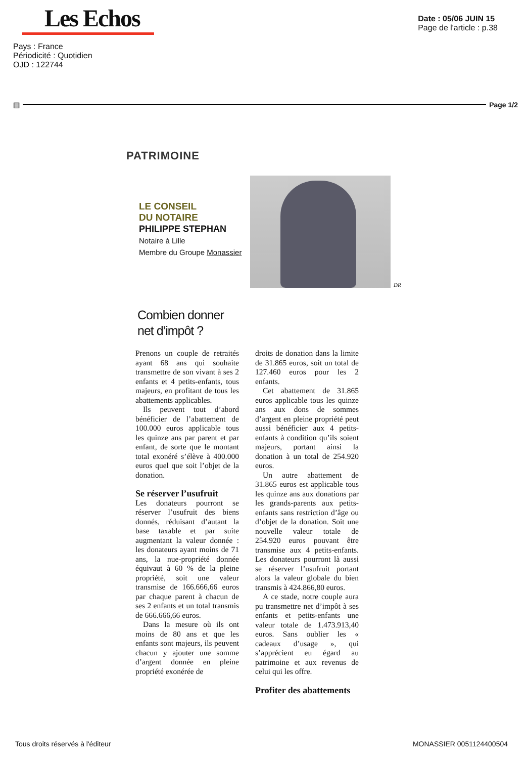Les Echos
Pays : France
Périodicité : Quotidien
OJD : 122744
Date : 05/06 JUIN 15
Page de l'article : p.38
▤ Page 1/2
PATRIMOINE
LE CONSEIL
DU NOTAIRE
PHILIPPE STEPHAN
Notaire à Lille
Membre du Groupe Monassier
DR
Combien donner
net d’impôt ?
Prenons un couple de retraités ayant 68 ans qui souhaite transmettre de son vivant à ses 2 enfants et 4 petits-enfants, tous majeurs, en profitant de tous les abattements applicables.
Ils peuvent tout d’abord bénéficier de l’abattement de 100.000 euros applicable tous les quinze ans par parent et par enfant, de sorte que le montant total exonéré s’élève à 400.000 euros quel que soit l’objet de la donation.
Se réserver l’usufruit
Les donateurs pourront se réserver l’usufruit des biens donnés, réduisant d’autant la base taxable et par suite augmentant la valeur donnée : les donateurs ayant moins de 71 ans, la nue-propriété donnée équivaut à 60 % de la pleine propriété, soit une valeur transmise de 166.666,66 euros par chaque parent à chacun de ses 2 enfants et un total transmis de 666.666,66 euros.
Dans la mesure où ils ont moins de 80 ans et que les enfants sont majeurs, ils peuvent chacun y ajouter une somme d’argent donnée en pleine propriété exonérée de
droits de donation dans la limite de 31.865 euros, soit un total de 127.460 euros pour les 2 enfants.
Cet abattement de 31.865 euros applicable tous les quinze ans aux dons de sommes d’argent en pleine propriété peut aussi bénéficier aux 4 petits-enfants à condition qu’ils soient majeurs, portant ainsi la donation à un total de 254.920 euros.
Un autre abattement de 31.865 euros est applicable tous les quinze ans aux donations par les grands-parents aux petits-enfants sans restriction d’âge ou d’objet de la donation. Soit une nouvelle valeur totale de 254.920 euros pouvant être transmise aux 4 petits-enfants. Les donateurs pourront là aussi se réserver l’usufruit portant alors la valeur globale du bien transmis à 424.866,80 euros.
A ce stade, notre couple aura pu transmettre net d’impôt à ses enfants et petits-enfants une valeur totale de 1.473.913,40 euros. Sans oublier les « cadeaux d’usage », qui s’apprécient eu égard au patrimoine et aux revenus de celui qui les offre.
Profiter des abattements
Tous droits réservés à l'éditeur MONASSIER 0051124400504